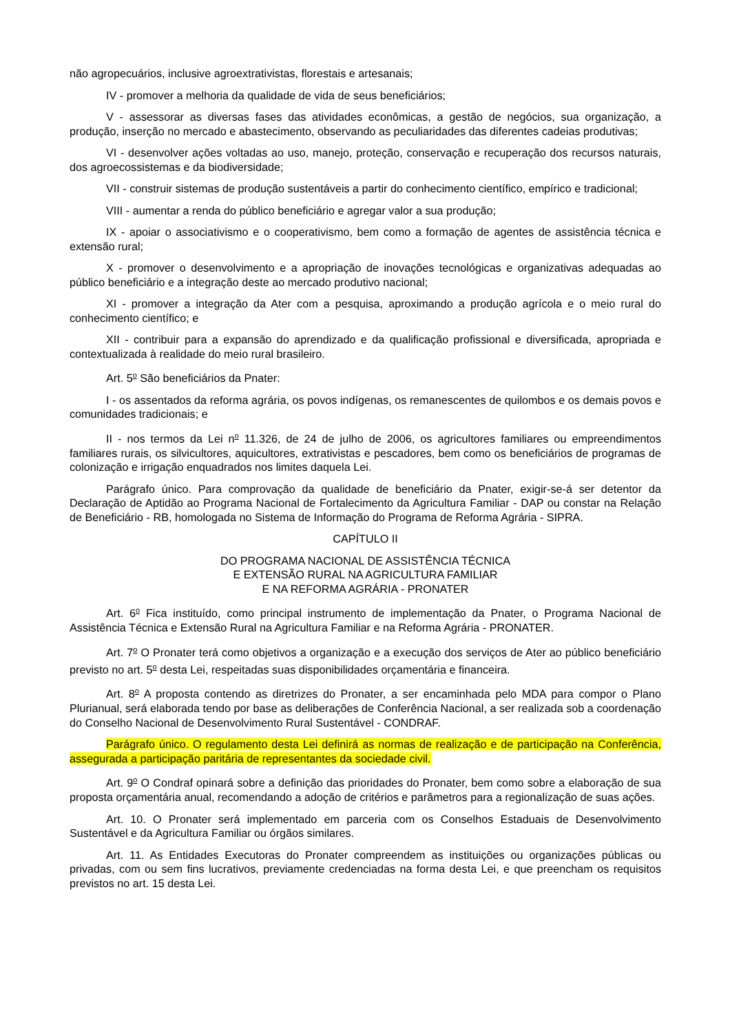não agropecuários, inclusive agroextrativistas, florestais e artesanais;
IV - promover a melhoria da qualidade de vida de seus beneficiários;
V - assessorar as diversas fases das atividades econômicas, a gestão de negócios, sua organização, a produção, inserção no mercado e abastecimento, observando as peculiaridades das diferentes cadeias produtivas;
VI - desenvolver ações voltadas ao uso, manejo, proteção, conservação e recuperação dos recursos naturais, dos agroecossistemas e da biodiversidade;
VII - construir sistemas de produção sustentáveis a partir do conhecimento científico, empírico e tradicional;
VIII - aumentar a renda do público beneficiário e agregar valor a sua produção;
IX - apoiar o associativismo e o cooperativismo, bem como a formação de agentes de assistência técnica e extensão rural;
X - promover o desenvolvimento e a apropriação de inovações tecnológicas e organizativas adequadas ao público beneficiário e a integração deste ao mercado produtivo nacional;
XI - promover a integração da Ater com a pesquisa, aproximando a produção agrícola e o meio rural do conhecimento científico; e
XII - contribuir para a expansão do aprendizado e da qualificação profissional e diversificada, apropriada e contextualizada à realidade do meio rural brasileiro.
Art. 5<sup>o</sup> São beneficiários da Pnater:
I - os assentados da reforma agrária, os povos indígenas, os remanescentes de quilombos e os demais povos e comunidades tradicionais; e
II - nos termos da Lei n<sup>o</sup> 11.326, de 24 de julho de 2006, os agricultores familiares ou empreendimentos familiares rurais, os silvicultores, aquicultores, extrativistas e pescadores, bem como os beneficiários de programas de colonização e irrigação enquadrados nos limites daquela Lei.
Parágrafo único. Para comprovação da qualidade de beneficiário da Pnater, exigir-se-á ser detentor da Declaração de Aptidão ao Programa Nacional de Fortalecimento da Agricultura Familiar - DAP ou constar na Relação de Beneficiário - RB, homologada no Sistema de Informação do Programa de Reforma Agrária - SIPRA.
CAPÍTULO II
DO PROGRAMA NACIONAL DE ASSISTÊNCIA TÉCNICA
E EXTENSÃO RURAL NA AGRICULTURA FAMILIAR
E NA REFORMA AGRÁRIA - PRONATER
Art. 6<sup>o</sup> Fica instituído, como principal instrumento de implementação da Pnater, o Programa Nacional de Assistência Técnica e Extensão Rural na Agricultura Familiar e na Reforma Agrária - PRONATER.
Art. 7<sup>o</sup> O Pronater terá como objetivos a organização e a execução dos serviços de Ater ao público beneficiário previsto no art. 5<sup>o</sup> desta Lei, respeitadas suas disponibilidades orçamentária e financeira.
Art. 8<sup>o</sup> A proposta contendo as diretrizes do Pronater, a ser encaminhada pelo MDA para compor o Plano Plurianual, será elaborada tendo por base as deliberações de Conferência Nacional, a ser realizada sob a coordenação do Conselho Nacional de Desenvolvimento Rural Sustentável - CONDRAF.
Parágrafo único. O regulamento desta Lei definirá as normas de realização e de participação na Conferência, assegurada a participação paritária de representantes da sociedade civil.
Art. 9<sup>o</sup> O Condraf opinará sobre a definição das prioridades do Pronater, bem como sobre a elaboração de sua proposta orçamentária anual, recomendando a adoção de critérios e parâmetros para a regionalização de suas ações.
Art. 10. O Pronater será implementado em parceria com os Conselhos Estaduais de Desenvolvimento Sustentável e da Agricultura Familiar ou órgãos similares.
Art. 11. As Entidades Executoras do Pronater compreendem as instituições ou organizações públicas ou privadas, com ou sem fins lucrativos, previamente credenciadas na forma desta Lei, e que preencham os requisitos previstos no art. 15 desta Lei.